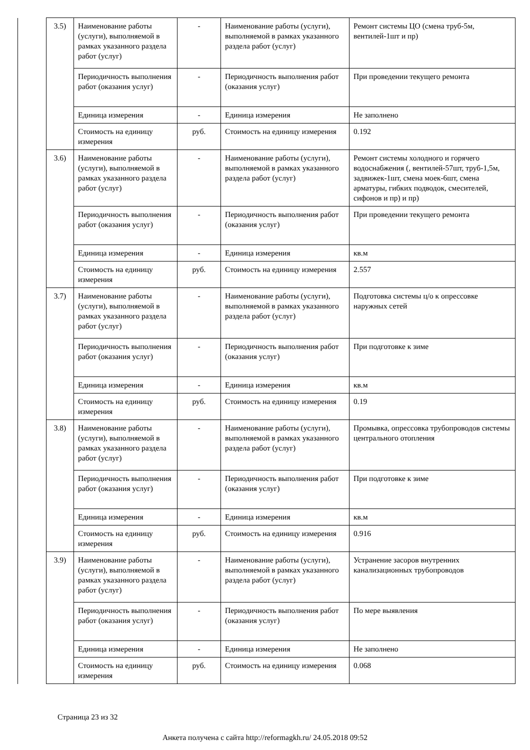| | 3.5) | Наименование работы (услуги), выполняемой в рамках указанного раздела работ (услуг) | - | Наименование работы (услуги), выполняемой в рамках указанного раздела работ (услуг) | Ремонт системы ЦО (смена труб-5м, вентилей-1шт и пр) |
| | | Периодичность выполнения работ (оказания услуг) | - | Периодичность выполнения работ (оказания услуг) | При проведении текущего ремонта |
| | | Единица измерения | - | Единица измерения | Не заполнено |
| | | Стоимость на единицу измерения | руб. | Стоимость на единицу измерения | 0.192 |
| | 3.6) | Наименование работы (услуги), выполняемой в рамках указанного раздела работ (услуг) | - | Наименование работы (услуги), выполняемой в рамках указанного раздела работ (услуг) | Ремонт системы холодного и горячего водоснабжения (, вентилей-57шт, труб-1,5м, задвижек-1шт, смена моек-6шт, смена арматуры, гибких подводок, смесителей, сифонов и пр) и пр) |
| | | Периодичность выполнения работ (оказания услуг) | - | Периодичность выполнения работ (оказания услуг) | При проведении текущего ремонта |
| | | Единица измерения | - | Единица измерения | кв.м |
| | | Стоимость на единицу измерения | руб. | Стоимость на единицу измерения | 2.557 |
| | 3.7) | Наименование работы (услуги), выполняемой в рамках указанного раздела работ (услуг) | - | Наименование работы (услуги), выполняемой в рамках указанного раздела работ (услуг) | Подготовка системы ц/о к опрессовке наружных сетей |
| | | Периодичность выполнения работ (оказания услуг) | - | Периодичность выполнения работ (оказания услуг) | При подготовке к зиме |
| | | Единица измерения | - | Единица измерения | кв.м |
| | | Стоимость на единицу измерения | руб. | Стоимость на единицу измерения | 0.19 |
| | 3.8) | Наименование работы (услуги), выполняемой в рамках указанного раздела работ (услуг) | - | Наименование работы (услуги), выполняемой в рамках указанного раздела работ (услуг) | Промывка, опрессовка трубопроводов системы центрального отопления |
| | | Периодичность выполнения работ (оказания услуг) | - | Периодичность выполнения работ (оказания услуг) | При подготовке к зиме |
| | | Единица измерения | - | Единица измерения | кв.м |
| | | Стоимость на единицу измерения | руб. | Стоимость на единицу измерения | 0.916 |
| | 3.9) | Наименование работы (услуги), выполняемой в рамках указанного раздела работ (услуг) | - | Наименование работы (услуги), выполняемой в рамках указанного раздела работ (услуг) | Устранение засоров внутренних канализационных трубопроводов |
| | | Периодичность выполнения работ (оказания услуг) | - | Периодичность выполнения работ (оказания услуг) | По мере выявления |
| | | Единица измерения | - | Единица измерения | Не заполнено |
| | | Стоимость на единицу измерения | руб. | Стоимость на единицу измерения | 0.068 |
Страница 23 из 32
Анкета получена с сайта http://reformagkh.ru/ 24.05.2018 09:52